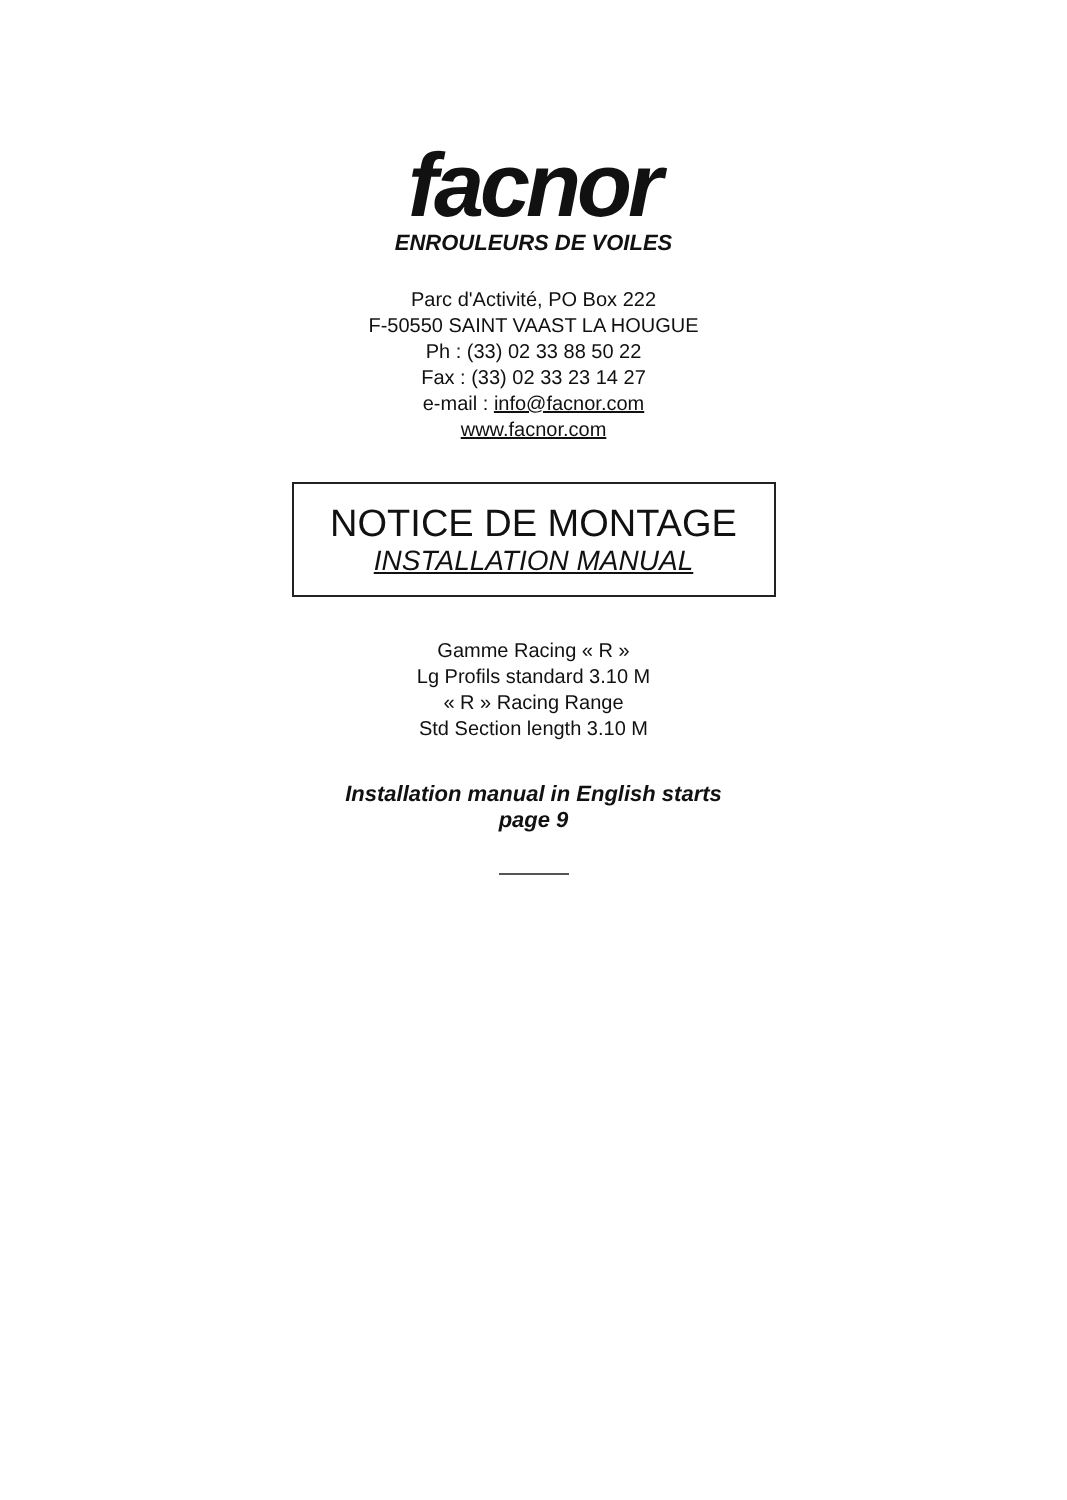facnor
ENROULEURS DE VOILES
Parc d'Activité, PO Box 222
F-50550 SAINT VAAST LA HOUGUE
Ph : (33) 02 33 88 50 22
Fax : (33) 02 33 23 14 27
e-mail : info@facnor.com
www.facnor.com
NOTICE DE MONTAGE
INSTALLATION MANUAL
Gamme Racing « R »
Lg Profils standard 3.10 M
« R » Racing Range
Std Section length 3.10 M
Installation manual in English starts
page 9